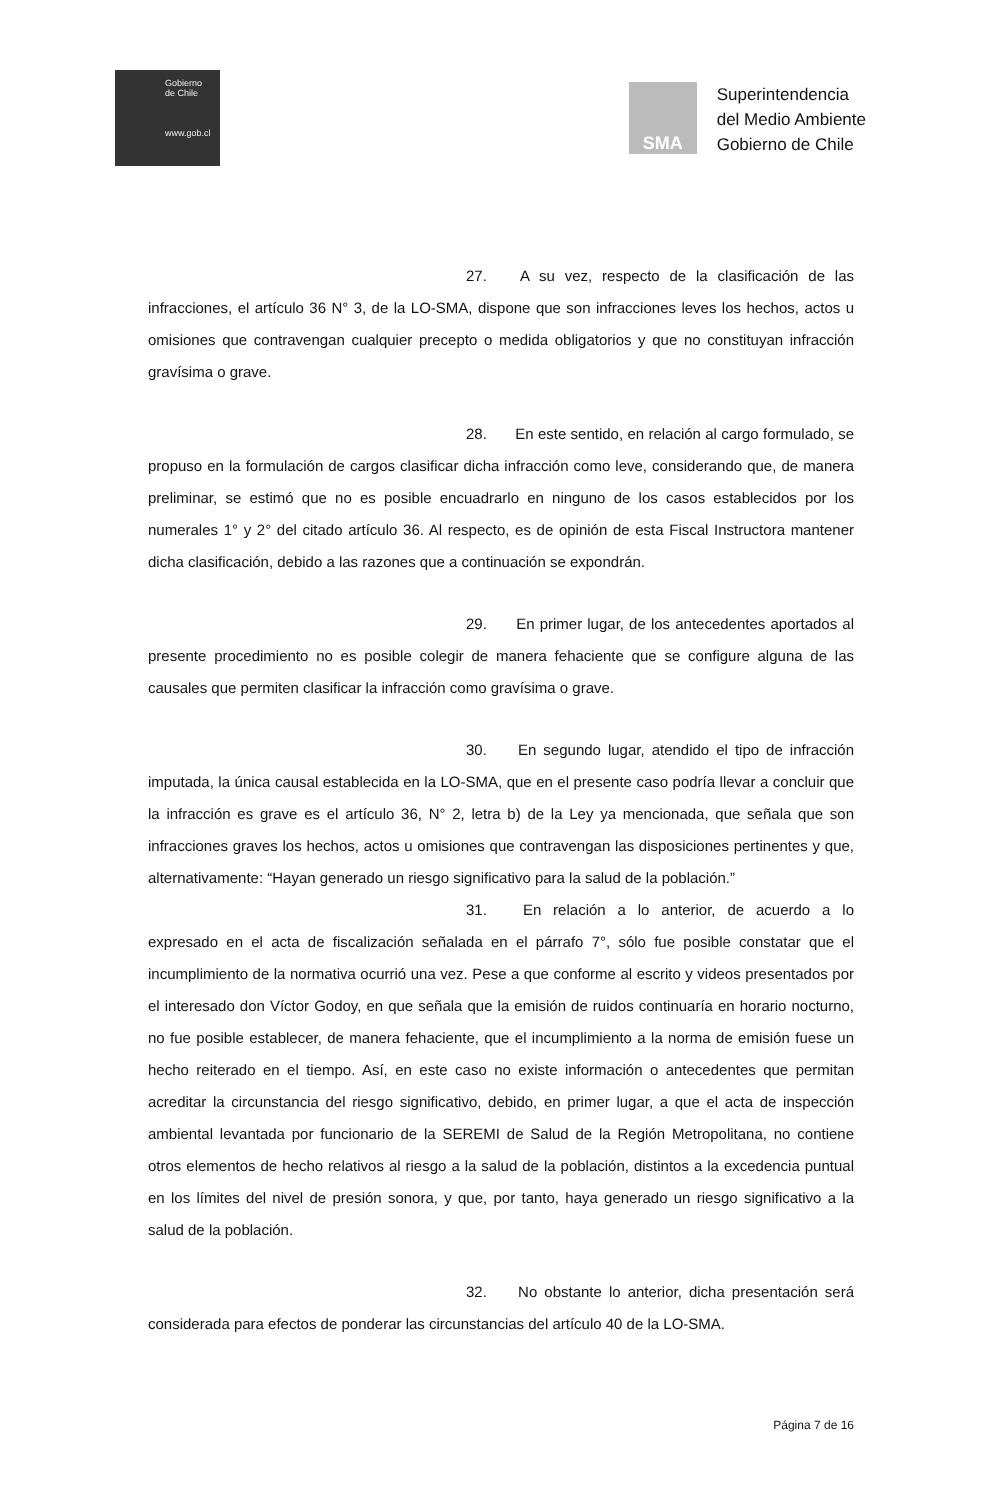Gobierno
de Chile
www.gob.cl
SMA
Superintendencia
del Medio Ambiente
Gobierno de Chile
27. A su vez, respecto de la clasificación de las infracciones, el artículo 36 N° 3, de la LO-SMA, dispone que son infracciones leves los hechos, actos u omisiones que contravengan cualquier precepto o medida obligatorios y que no constituyan infracción gravísima o grave.
28. En este sentido, en relación al cargo formulado, se propuso en la formulación de cargos clasificar dicha infracción como leve, considerando que, de manera preliminar, se estimó que no es posible encuadrarlo en ninguno de los casos establecidos por los numerales 1° y 2° del citado artículo 36. Al respecto, es de opinión de esta Fiscal Instructora mantener dicha clasificación, debido a las razones que a continuación se expondrán.
29. En primer lugar, de los antecedentes aportados al presente procedimiento no es posible colegir de manera fehaciente que se configure alguna de las causales que permiten clasificar la infracción como gravísima o grave.
30. En segundo lugar, atendido el tipo de infracción imputada, la única causal establecida en la LO-SMA, que en el presente caso podría llevar a concluir que la infracción es grave es el artículo 36, N° 2, letra b) de la Ley ya mencionada, que señala que son infracciones graves los hechos, actos u omisiones que contravengan las disposiciones pertinentes y que, alternativamente: “Hayan generado un riesgo significativo para la salud de la población.”
31. En relación a lo anterior, de acuerdo a lo expresado en el acta de fiscalización señalada en el párrafo 7°, sólo fue posible constatar que el incumplimiento de la normativa ocurrió una vez. Pese a que conforme al escrito y videos presentados por el interesado don Víctor Godoy, en que señala que la emisión de ruidos continuaría en horario nocturno, no fue posible establecer, de manera fehaciente, que el incumplimiento a la norma de emisión fuese un hecho reiterado en el tiempo. Así, en este caso no existe información o antecedentes que permitan acreditar la circunstancia del riesgo significativo, debido, en primer lugar, a que el acta de inspección ambiental levantada por funcionario de la SEREMI de Salud de la Región Metropolitana, no contiene otros elementos de hecho relativos al riesgo a la salud de la población, distintos a la excedencia puntual en los límites del nivel de presión sonora, y que, por tanto, haya generado un riesgo significativo a la salud de la población.
32. No obstante lo anterior, dicha presentación será considerada para efectos de ponderar las circunstancias del artículo 40 de la LO-SMA.
Página 7 de 16